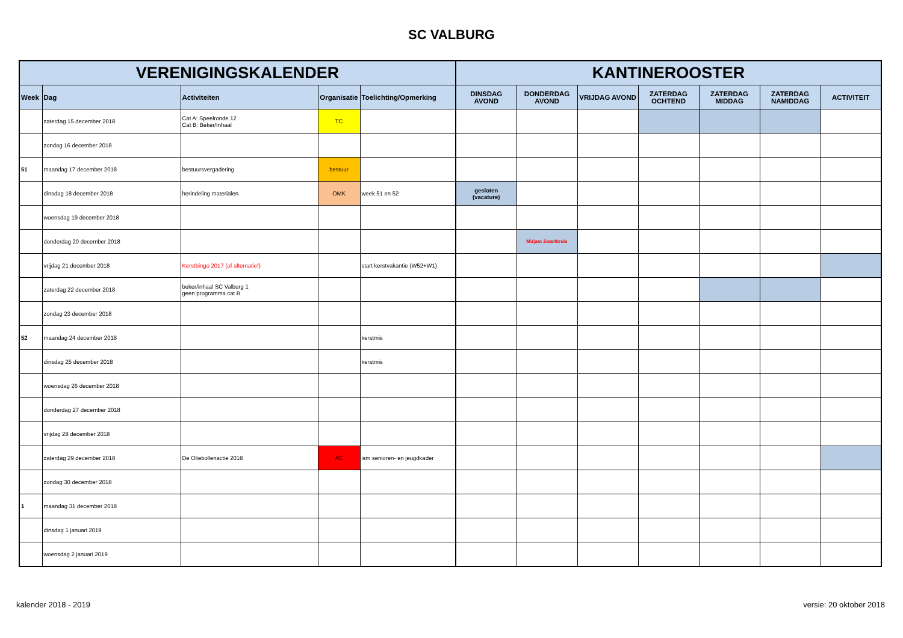SC VALBURG
| VERENIGINGSKALENDER | | | | | KANTINEROOSTER | | | | | | |
| --- | --- | --- | --- | --- | --- | --- | --- | --- | --- | --- | --- |
| Week | Dag | Activiteiten | Organisatie | Toelichting/Opmerking | DINSDAG AVOND | DONDERDAG AVOND | VRIJDAG AVOND | ZATERDAG OCHTEND | ZATERDAG MIDDAG | ZATERDAG NAMIDDAG | ACTIVITEIT |
| | zaterdag 15 december 2018 | Cat A: Speelronde 12 Cat B: Beker/Inhaal | TC | | | | | | | | |
| | zondag 16 december 2018 | | | | | | | | | | |
| 51 | maandag 17 december 2018 | bestuursvergadering | bestuur | | | | | | | | |
| | dinsdag 18 december 2018 | herindeling materialen | OMK | week 51 en 52 | gesloten (vacature) | | | | | | |
| | woensdag 19 december 2018 | | | | | | | | | | |
| | donderdag 20 december 2018 | | | | | Mirjam Zwartkruis | | | | | |
| | vrijdag 21 december 2018 | Kerstbingo 2017 (of alternatief) | | start kerstvakantie (W52+W1) | | | | | | | |
| | zaterdag 22 december 2018 | beker/inhaal SC Valburg 1 geen programma cat B | | | | | | | | | |
| | zondag 23 december 2018 | | | | | | | | | | |
| 52 | maandag 24 december 2018 | | | kerstmis | | | | | | | |
| | dinsdag 25 december 2018 | | | kerstmis | | | | | | | |
| | woensdag 26 december 2018 | | | | | | | | | | |
| | donderdag 27 december 2018 | | | | | | | | | | |
| | vrijdag 28 december 2018 | | | | | | | | | | |
| | zaterdag 29 december 2018 | De Oliebollenactie 2018 | AC | ism senioren- en jeugdkader | | | | | | | |
| | zondag 30 december 2018 | | | | | | | | | | |
| 1 | maandag 31 december 2018 | | | | | | | | | | |
| | dinsdag 1 januari 2019 | | | | | | | | | | |
| | woensdag 2 januari 2019 | | | | | | | | | | |
kalender 2018 - 2019 versie: 20 oktober 2018